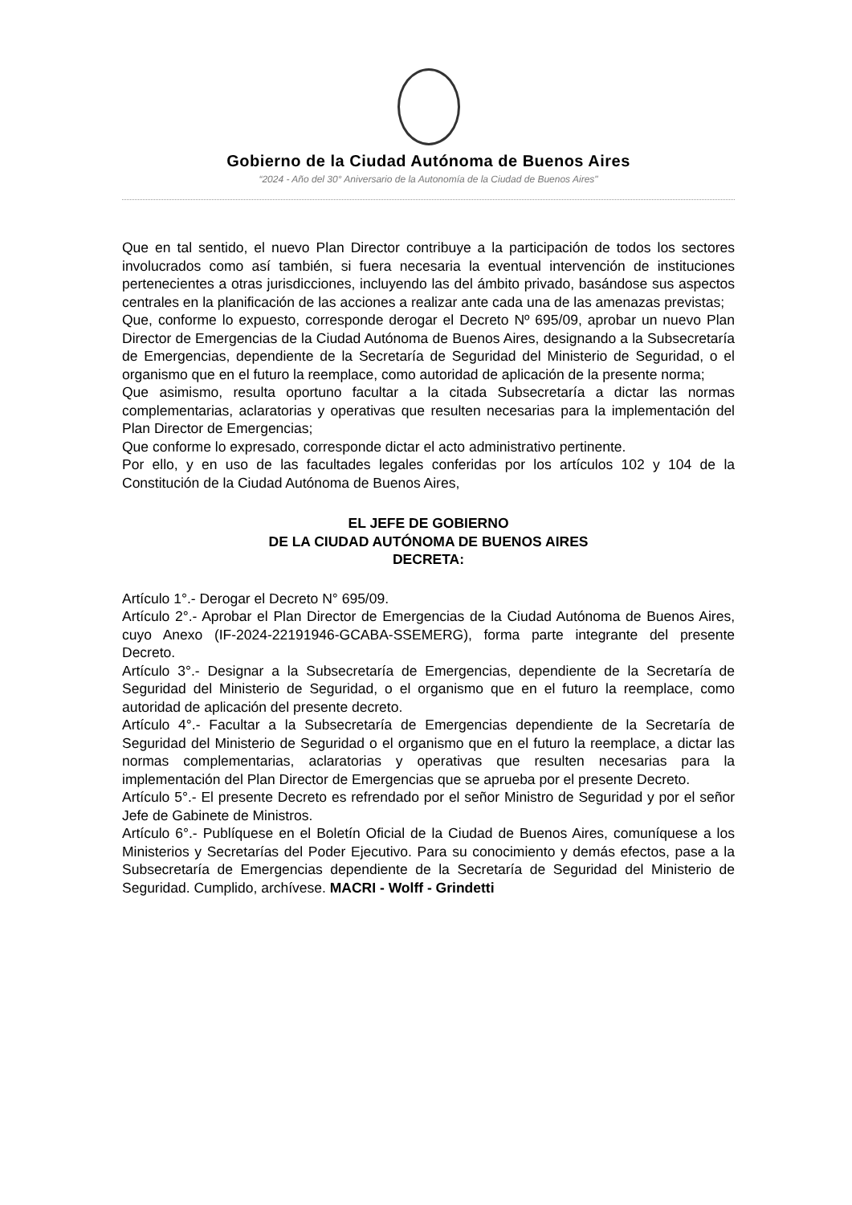Gobierno de la Ciudad Autónoma de Buenos Aires
“2024 - Año del 30° Aniversario de la Autonomía de la Ciudad de Buenos Aires"
Que en tal sentido, el nuevo Plan Director contribuye a la participación de todos los sectores involucrados como así también, si fuera necesaria la eventual intervención de instituciones pertenecientes a otras jurisdicciones, incluyendo las del ámbito privado, basándose sus aspectos centrales en la planificación de las acciones a realizar ante cada una de las amenazas previstas;
Que, conforme lo expuesto, corresponde derogar el Decreto Nº 695/09, aprobar un nuevo Plan Director de Emergencias de la Ciudad Autónoma de Buenos Aires, designando a la Subsecretaría de Emergencias, dependiente de la Secretaría de Seguridad del Ministerio de Seguridad, o el organismo que en el futuro la reemplace, como autoridad de aplicación de la presente norma;
Que asimismo, resulta oportuno facultar a la citada Subsecretaría a dictar las normas complementarias, aclaratorias y operativas que resulten necesarias para la implementación del Plan Director de Emergencias;
Que conforme lo expresado, corresponde dictar el acto administrativo pertinente.
Por ello, y en uso de las facultades legales conferidas por los artículos 102 y 104 de la Constitución de la Ciudad Autónoma de Buenos Aires,
EL JEFE DE GOBIERNO
DE LA CIUDAD AUTÓNOMA DE BUENOS AIRES
DECRETA:
Artículo 1°.- Derogar el Decreto N° 695/09.
Artículo 2°.- Aprobar el Plan Director de Emergencias de la Ciudad Autónoma de Buenos Aires, cuyo Anexo (IF-2024-22191946-GCABA-SSEMERG), forma parte integrante del presente Decreto.
Artículo 3°.- Designar a la Subsecretaría de Emergencias, dependiente de la Secretaría de Seguridad del Ministerio de Seguridad, o el organismo que en el futuro la reemplace, como autoridad de aplicación del presente decreto.
Artículo 4°.- Facultar a la Subsecretaría de Emergencias dependiente de la Secretaría de Seguridad del Ministerio de Seguridad o el organismo que en el futuro la reemplace, a dictar las normas complementarias, aclaratorias y operativas que resulten necesarias para la implementación del Plan Director de Emergencias que se aprueba por el presente Decreto.
Artículo 5°.- El presente Decreto es refrendado por el señor Ministro de Seguridad y por el señor Jefe de Gabinete de Ministros.
Artículo 6°.- Publíquese en el Boletín Oficial de la Ciudad de Buenos Aires, comuníquese a los Ministerios y Secretarías del Poder Ejecutivo. Para su conocimiento y demás efectos, pase a la Subsecretaría de Emergencias dependiente de la Secretaría de Seguridad del Ministerio de Seguridad. Cumplido, archívese. MACRI - Wolff - Grindetti